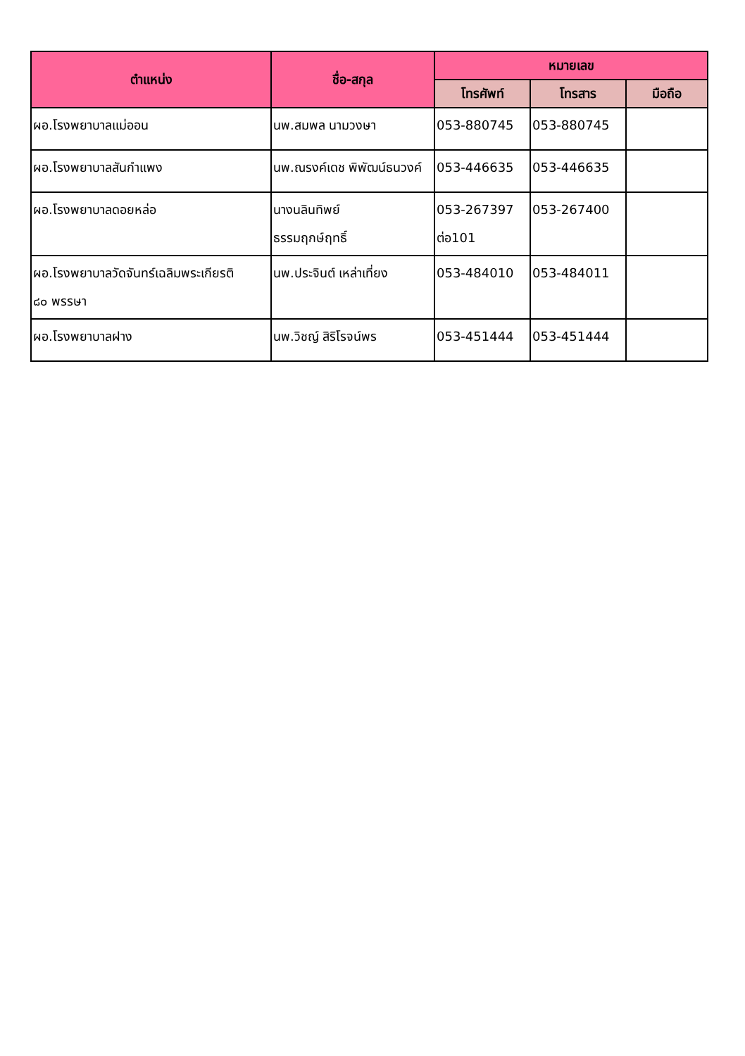| ตำแหน่ง | ชื่อ-สกุล | หมายเลข | | |
| --- | --- | --- | --- | --- |
| | | โทรศัพท์ | โทรสาร | มือถือ |
| ผอ.โรงพยาบาลแม่ออน | นพ.สมพล นามวงษา | 053-880745 | 053-880745 | |
| ผอ.โรงพยาบาลสันกำแพง | นพ.ณรงค์เดช พิพัฒน์ธนวงค์ | 053-446635 | 053-446635 | |
| ผอ.โรงพยาบาลดอยหล่อ | นางนลินทิพย์ ธรรมฤกษ์ฤทธิ์ | 053-267397 ต่อ101 | 053-267400 | |
| ผอ.โรงพยาบาลวัดจันทร์เฉลิมพระเกียรติ ๘๐ พรรษา | นพ.ประจินต์ เหล่าเที่ยง | 053-484010 | 053-484011 | |
| ผอ.โรงพยาบาลฝาง | นพ.วิชญ์ สิริโรจน์พร | 053-451444 | 053-451444 | |